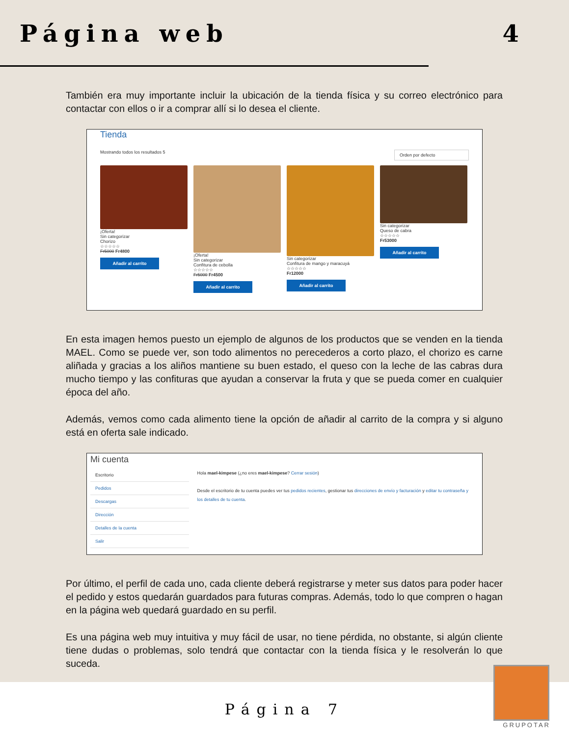Página web 4
También era muy importante incluir la ubicación de la tienda física y su correo electrónico para contactar con ellos o ir a comprar allí si lo desea el cliente.
Tienda
Mostrando todos los resultados 5 Orden por defecto
¡Oferta!
Sin categorizar
Chorizo
☆☆☆☆☆
Fr5000 Fr4800
Añadir al carrito
¡Oferta!
Sin categorizar
Confitura de cebolla
☆☆☆☆☆
Fr5000 Fr4500
Añadir al carrito
Sin categorizar
Confitura de mango y maracuyá
☆☆☆☆☆
Fr12000
Añadir al carrito
Sin categorizar
Queso de cabra
☆☆☆☆☆
Fr53000
Añadir al carrito
En esta imagen hemos puesto un ejemplo de algunos de los productos que se venden en la tienda MAEL. Como se puede ver, son todo alimentos no perecederos a corto plazo, el chorizo es carne aliñada y gracias a los aliños mantiene su buen estado, el queso con la leche de las cabras dura mucho tiempo y las confituras que ayudan a conservar la fruta y que se pueda comer en cualquier época del año.
Además, vemos como cada alimento tiene la opción de añadir al carrito de la compra y si alguno está en oferta sale indicado.
Mi cuenta
Escritorio
Pedidos
Descargas
Dirección
Detalles de la cuenta
Salir
Hola mael-kimpese (¿no eres mael-kimpese? Cerrar sesión)
Desde el escritorio de tu cuenta puedes ver tus pedidos recientes, gestionar tus direcciones de envío y facturación y editar tu contraseña y los detalles de tu cuenta.
Por último, el perfil de cada uno, cada cliente deberá registrarse y meter sus datos para poder hacer el pedido y estos quedarán guardados para futuras compras. Además, todo lo que compren o hagan en la página web quedará guardado en su perfil.
Es una página web muy intuitiva y muy fácil de usar, no tiene pérdida, no obstante, si algún cliente tiene dudas o problemas, solo tendrá que contactar con la tienda física y le resolverán lo que suceda.
Página 7
GRUPOTAR